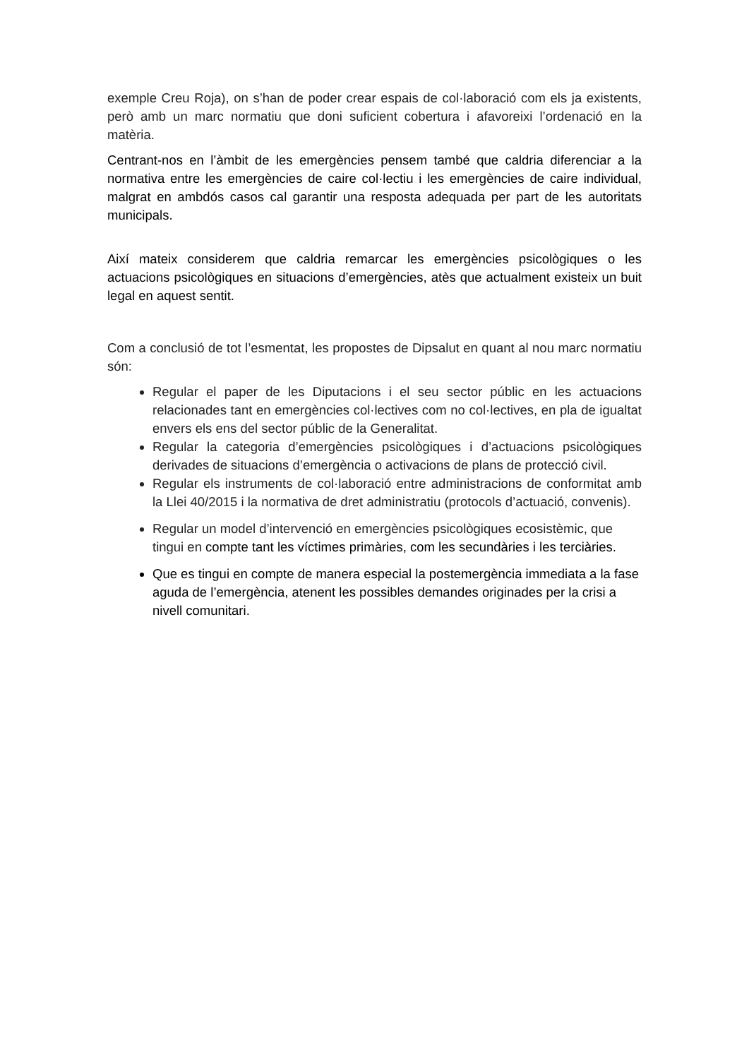exemple Creu Roja), on s’han de poder crear espais de col·laboració com els ja existents, però amb un marc normatiu que doni suficient cobertura i afavoreixi l’ordenació en la matèria.
Centrant-nos en l’àmbit de les emergències pensem també que caldria diferenciar a la normativa entre les emergències de caire col·lectiu i les emergències de caire individual, malgrat en ambdós casos cal garantir una resposta adequada per part de les autoritats municipals.
Així mateix considerem que caldria remarcar les emergències psicològiques o les actuacions psicològiques en situacions d’emergències, atès que actualment existeix un buit legal en aquest sentit.
Com a conclusió de tot l’esmentat, les propostes de Dipsalut en quant al nou marc normatiu són:
Regular el paper de les Diputacions i el seu sector públic en les actuacions relacionades tant en emergències col·lectives com no col·lectives, en pla de igualtat envers els ens del sector públic de la Generalitat.
Regular la categoria d’emergències psicològiques i d’actuacions psicològiques derivades de situacions d’emergència o activacions de plans de protecció civil.
Regular els instruments de col·laboració entre administracions de conformitat amb la Llei 40/2015 i la normativa de dret administratiu (protocols d’actuació, convenis).
Regular un model d’intervenció en emergències psicològiques ecosistèmic, que tingui en compte tant les víctimes primàries, com les secundàries i les terciàries.
Que es tingui en compte de manera especial la postemergència immediata a la fase aguda de l’emergència, atenent les possibles demandes originades per la crisi a nivell comunitari.